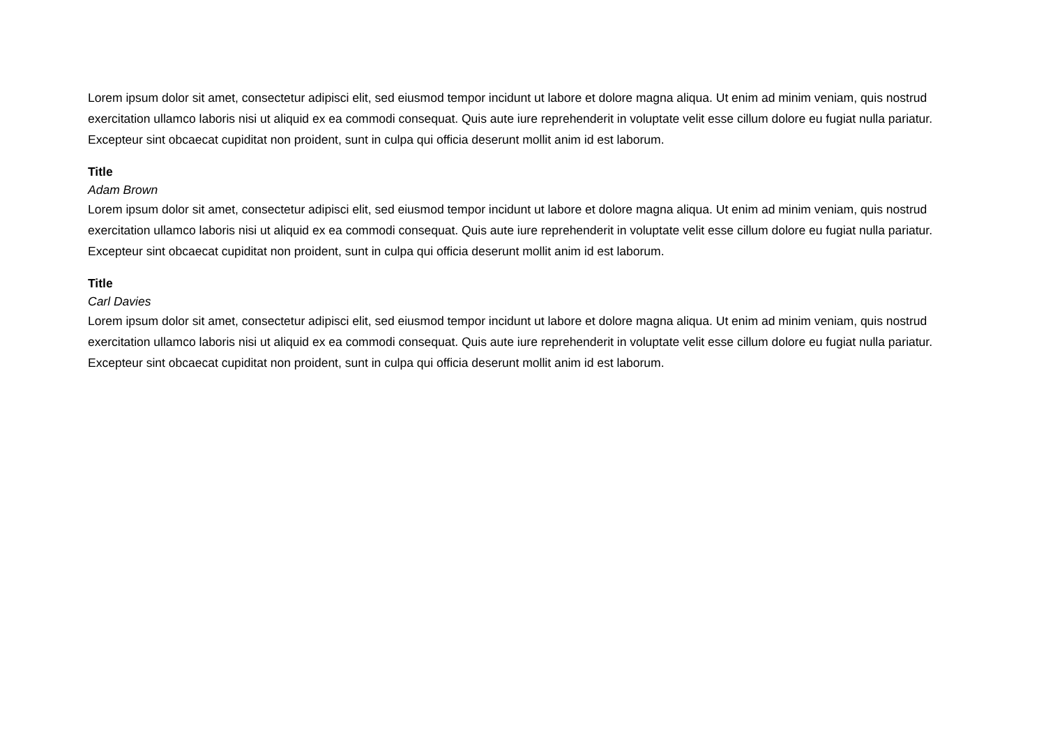Lorem ipsum dolor sit amet, consectetur adipisci elit, sed eiusmod tempor incidunt ut labore et dolore magna aliqua. Ut enim ad minim veniam, quis nostrud exercitation ullamco laboris nisi ut aliquid ex ea commodi consequat. Quis aute iure reprehenderit in voluptate velit esse cillum dolore eu fugiat nulla pariatur. Excepteur sint obcaecat cupiditat non proident, sunt in culpa qui officia deserunt mollit anim id est laborum.
Title
Adam Brown
Lorem ipsum dolor sit amet, consectetur adipisci elit, sed eiusmod tempor incidunt ut labore et dolore magna aliqua. Ut enim ad minim veniam, quis nostrud exercitation ullamco laboris nisi ut aliquid ex ea commodi consequat. Quis aute iure reprehenderit in voluptate velit esse cillum dolore eu fugiat nulla pariatur. Excepteur sint obcaecat cupiditat non proident, sunt in culpa qui officia deserunt mollit anim id est laborum.
Title
Carl Davies
Lorem ipsum dolor sit amet, consectetur adipisci elit, sed eiusmod tempor incidunt ut labore et dolore magna aliqua. Ut enim ad minim veniam, quis nostrud exercitation ullamco laboris nisi ut aliquid ex ea commodi consequat. Quis aute iure reprehenderit in voluptate velit esse cillum dolore eu fugiat nulla pariatur. Excepteur sint obcaecat cupiditat non proident, sunt in culpa qui officia deserunt mollit anim id est laborum.